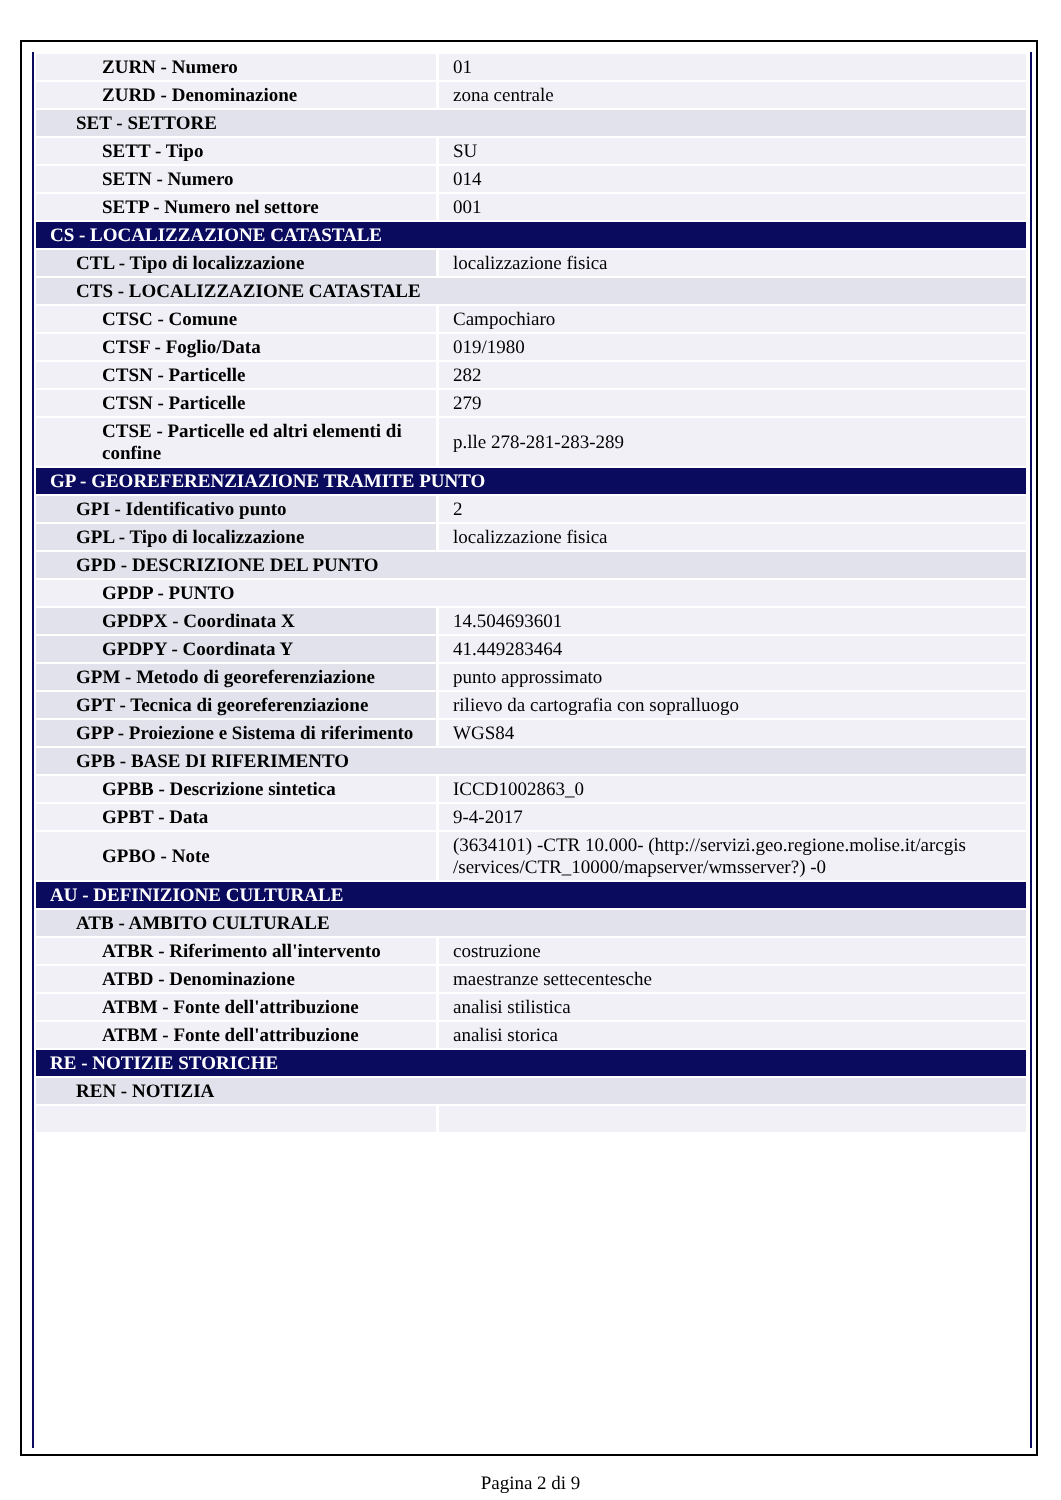| ZURN - Numero | 01 |
| ZURD - Denominazione | zona centrale |
| SET - SETTORE | |
| SETT - Tipo | SU |
| SETN - Numero | 014 |
| SETP - Numero nel settore | 001 |
| CS - LOCALIZZAZIONE CATASTALE | |
| CTL - Tipo di localizzazione | localizzazione fisica |
| CTS - LOCALIZZAZIONE CATASTALE | |
| CTSC - Comune | Campochiaro |
| CTSF - Foglio/Data | 019/1980 |
| CTSN - Particelle | 282 |
| CTSN - Particelle | 279 |
| CTSE - Particelle ed altri elementi di confine | p.lle 278-281-283-289 |
| GP - GEOREFERENZIAZIONE TRAMITE PUNTO | |
| GPI - Identificativo punto | 2 |
| GPL - Tipo di localizzazione | localizzazione fisica |
| GPD - DESCRIZIONE DEL PUNTO | |
| GPDP - PUNTO | |
| GPDPX - Coordinata X | 14.504693601 |
| GPDPY - Coordinata Y | 41.449283464 |
| GPM - Metodo di georeferenziazione | punto approssimato |
| GPT - Tecnica di georeferenziazione | rilievo da cartografia con sopralluogo |
| GPP - Proiezione e Sistema di riferimento | WGS84 |
| GPB - BASE DI RIFERIMENTO | |
| GPBB - Descrizione sintetica | ICCD1002863_0 |
| GPBT - Data | 9-4-2017 |
| GPBO - Note | (3634101) -CTR 10.000- (http://servizi.geo.regione.molise.it/arcgis /services/CTR_10000/mapserver/wmsserver?) -0 |
| AU - DEFINIZIONE CULTURALE | |
| ATB - AMBITO CULTURALE | |
| ATBR - Riferimento all'intervento | costruzione |
| ATBD - Denominazione | maestranze settecentesche |
| ATBM - Fonte dell'attribuzione | analisi stilistica |
| ATBM - Fonte dell'attribuzione | analisi storica |
| RE - NOTIZIE STORICHE | |
| REN - NOTIZIA | |
Pagina 2 di 9